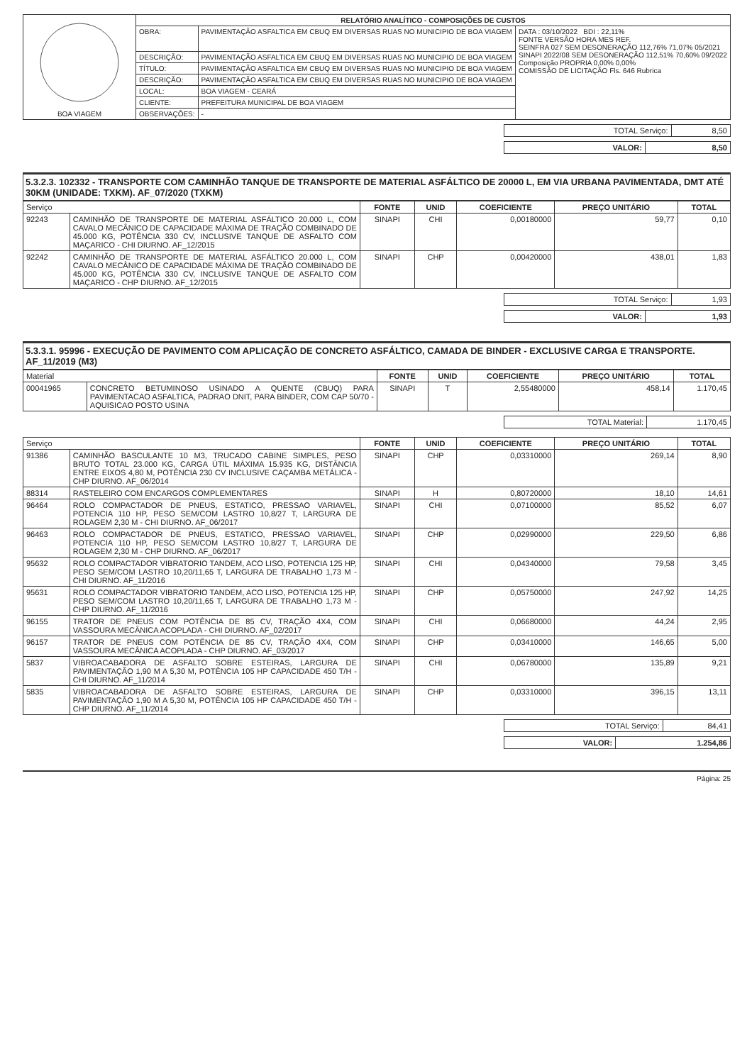| BOA VIAGEM | RELATÓRIO ANALÍTICO - COMPOSIÇÕES DE CUSTOS | | |
| | OBRA: | PAVIMENTAÇÃO ASFALTICA EM CBUQ EM DIVERSAS RUAS NO MUNICIPIO DE BOA VIAGEM | DATA : 03/10/2022 BDI : 22,11% FONTE VERSÃO HORA MES REF. SEINFRA 027 SEM DESONERAÇÃO 112,76% 71,07% 05/2021 SINAPI 2022/08 SEM DESONERAÇÃO 112,51% 70,60% 09/2022 Composição PROPRIA 0,00% 0,00% COMISSÃO DE LICITAÇÃO Fls. 646 Rubrica |
| | DESCRIÇÃO: | PAVIMENTAÇÃO ASFALTICA EM CBUQ EM DIVERSAS RUAS NO MUNICIPIO DE BOA VIAGEM | |
| | TÍTULO: | PAVIMENTAÇÃO ASFALTICA EM CBUQ EM DIVERSAS RUAS NO MUNICIPIO DE BOA VIAGEM | |
| | DESCRIÇÃO: | PAVIMENTAÇÃO ASFALTICA EM CBUQ EM DIVERSAS RUAS NO MUNICIPIO DE BOA VIAGEM | |
| | LOCAL: | BOA VIAGEM - CEARÁ | |
| | CLIENTE: | PREFEITURA MUNICIPAL DE BOA VIAGEM | |
| | OBSERVAÇÕES: | - | |
| TOTAL Serviço: | 8,50 |
| VALOR: | 8,50 |
5.3.2.3. 102332 - TRANSPORTE COM CAMINHÃO TANQUE DE TRANSPORTE DE MATERIAL ASFÁLTICO DE 20000 L, EM VIA URBANA PAVIMENTADA, DMT ATÉ 30KM (UNIDADE: TXKM). AF_07/2020 (TXKM)
| Serviço | | FONTE | UNID | COEFICIENTE | PREÇO UNITÁRIO | TOTAL |
| --- | --- | --- | --- | --- | --- | --- |
| 92243 | CAMINHÃO DE TRANSPORTE DE MATERIAL ASFÁLTICO 20.000 L, COM CAVALO MECÂNICO DE CAPACIDADE MÁXIMA DE TRAÇÃO COMBINADO DE 45.000 KG, POTÊNCIA 330 CV, INCLUSIVE TANQUE DE ASFALTO COM MAÇARICO - CHI DIURNO. AF_12/2015 | SINAPI | CHI | 0,00180000 | 59,77 | 0,10 |
| 92242 | CAMINHÃO DE TRANSPORTE DE MATERIAL ASFÁLTICO 20.000 L, COM CAVALO MECÂNICO DE CAPACIDADE MÁXIMA DE TRAÇÃO COMBINADO DE 45.000 KG, POTÊNCIA 330 CV, INCLUSIVE TANQUE DE ASFALTO COM MAÇARICO - CHP DIURNO. AF_12/2015 | SINAPI | CHP | 0,00420000 | 438,01 | 1,83 |
| TOTAL Serviço: | 1,93 |
| VALOR: | 1,93 |
5.3.3.1. 95996 - EXECUÇÃO DE PAVIMENTO COM APLICAÇÃO DE CONCRETO ASFÁLTICO, CAMADA DE BINDER - EXCLUSIVE CARGA E TRANSPORTE. AF_11/2019 (M3)
| Material | | FONTE | UNID | COEFICIENTE | PREÇO UNITÁRIO | TOTAL |
| --- | --- | --- | --- | --- | --- | --- |
| 00041965 | CONCRETO BETUMINOSO USINADO A QUENTE (CBUQ) PARA PAVIMENTACAO ASFALTICA, PADRAO DNIT, PARA BINDER, COM CAP 50/70 - AQUISICAO POSTO USINA | SINAPI | T | 2,55480000 | 458,14 | 1.170,45 |
| TOTAL Material: | 1.170,45 |
| Serviço | | FONTE | UNID | COEFICIENTE | PREÇO UNITÁRIO | TOTAL |
| --- | --- | --- | --- | --- | --- | --- |
| 91386 | CAMINHÃO BASCULANTE 10 M3, TRUCADO CABINE SIMPLES, PESO BRUTO TOTAL 23.000 KG, CARGA ÚTIL MÁXIMA 15.935 KG, DISTÂNCIA ENTRE EIXOS 4,80 M, POTÊNCIA 230 CV INCLUSIVE CAÇAMBA METÁLICA - CHP DIURNO. AF_06/2014 | SINAPI | CHP | 0,03310000 | 269,14 | 8,90 |
| 88314 | RASTELEIRO COM ENCARGOS COMPLEMENTARES | SINAPI | H | 0,80720000 | 18,10 | 14,61 |
| 96464 | ROLO COMPACTADOR DE PNEUS, ESTATICO, PRESSAO VARIAVEL, POTENCIA 110 HP, PESO SEM/COM LASTRO 10,8/27 T, LARGURA DE ROLAGEM 2,30 M - CHI DIURNO. AF_06/2017 | SINAPI | CHI | 0,07100000 | 85,52 | 6,07 |
| 96463 | ROLO COMPACTADOR DE PNEUS, ESTATICO, PRESSAO VARIAVEL, POTENCIA 110 HP, PESO SEM/COM LASTRO 10,8/27 T, LARGURA DE ROLAGEM 2,30 M - CHP DIURNO. AF_06/2017 | SINAPI | CHP | 0,02990000 | 229,50 | 6,86 |
| 95632 | ROLO COMPACTADOR VIBRATORIO TANDEM, ACO LISO, POTENCIA 125 HP, PESO SEM/COM LASTRO 10,20/11,65 T, LARGURA DE TRABALHO 1,73 M - CHI DIURNO. AF_11/2016 | SINAPI | CHI | 0,04340000 | 79,58 | 3,45 |
| 95631 | ROLO COMPACTADOR VIBRATORIO TANDEM, ACO LISO, POTENCIA 125 HP, PESO SEM/COM LASTRO 10,20/11,65 T, LARGURA DE TRABALHO 1,73 M - CHP DIURNO. AF_11/2016 | SINAPI | CHP | 0,05750000 | 247,92 | 14,25 |
| 96155 | TRATOR DE PNEUS COM POTÊNCIA DE 85 CV, TRAÇÃO 4X4, COM VASSOURA MECÂNICA ACOPLADA - CHI DIURNO. AF_02/2017 | SINAPI | CHI | 0,06680000 | 44,24 | 2,95 |
| 96157 | TRATOR DE PNEUS COM POTÊNCIA DE 85 CV, TRAÇÃO 4X4, COM VASSOURA MECÂNICA ACOPLADA - CHP DIURNO. AF_03/2017 | SINAPI | CHP | 0,03410000 | 146,65 | 5,00 |
| 5837 | VIBROACABADORA DE ASFALTO SOBRE ESTEIRAS, LARGURA DE PAVIMENTAÇÃO 1,90 M A 5,30 M, POTÊNCIA 105 HP CAPACIDADE 450 T/H - CHI DIURNO. AF_11/2014 | SINAPI | CHI | 0,06780000 | 135,89 | 9,21 |
| 5835 | VIBROACABADORA DE ASFALTO SOBRE ESTEIRAS, LARGURA DE PAVIMENTAÇÃO 1,90 M A 5,30 M, POTÊNCIA 105 HP CAPACIDADE 450 T/H - CHP DIURNO. AF_11/2014 | SINAPI | CHP | 0,03310000 | 396,15 | 13,11 |
| TOTAL Serviço: | 84,41 |
| VALOR: | 1.254,86 |
Página: 25